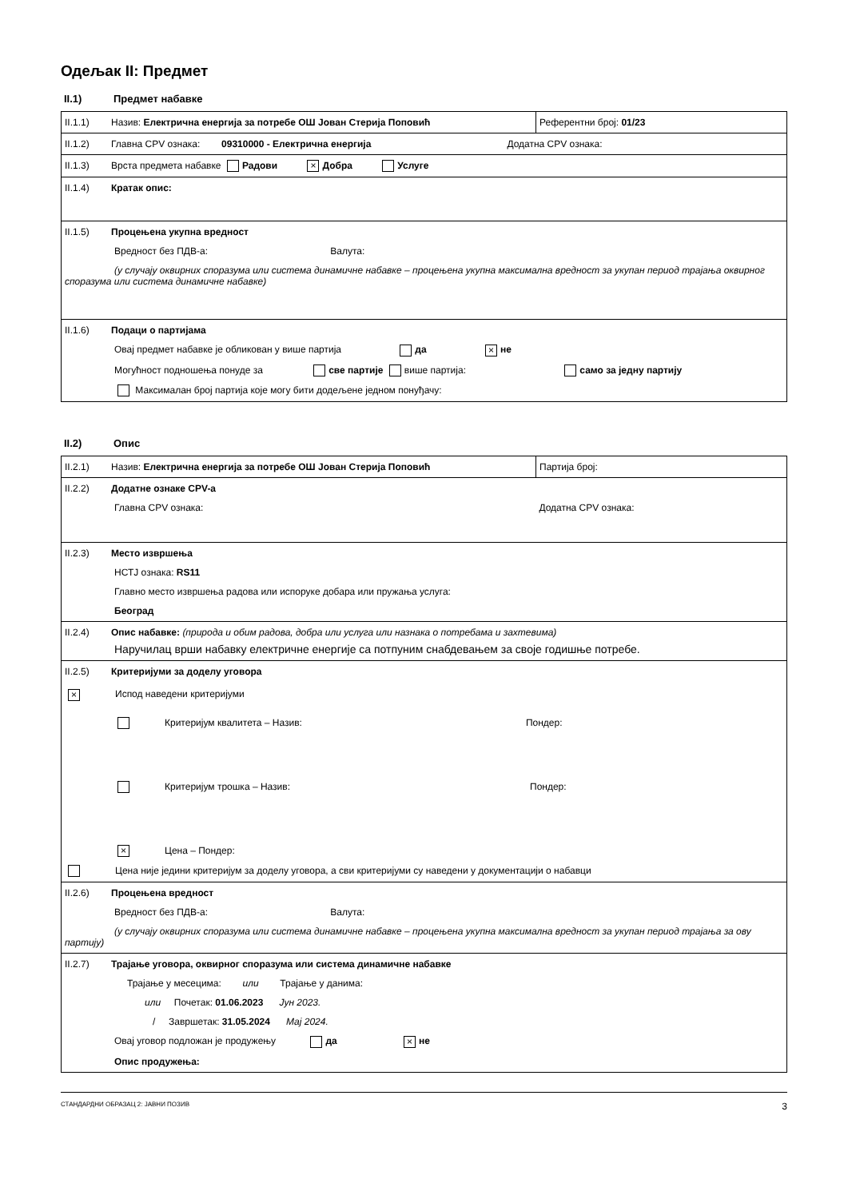Одељак II: Предмет
II.1) Предмет набавке
| II.1.1) Назив: Електрична енергија за потребе ОШ Јован Стерија Поповић | Референтни број: 01/23 |
| II.1.2) Главна CPV ознака: 09310000 - Електрична енергија Додатна CPV ознака: | |
| II.1.3) Врста предмета набавке Радови × Добра Услуге | |
| II.1.4) Кратак опис: | |
| II.1.5) Процењена укупна вредност Вредност без ПДВ-а: Валута: (у случају оквирних споразума или система динамичне набавке – процењена укупна максимална вредност за укупан период трајања оквирног споразума или система динамичне набавке) | |
| II.1.6) Подаци о партијама Овај предмет набавке је обликован у више партија да × не Могућност подношења понуде за све партије више партија: само за једну партију Максималан број партија које могу бити додељене једном понуђачу: | |
II.2) Опис
| II.2.1) Назив: Електрична енергија за потребе ОШ Јован Стерија Поповић | Партија број: |
| II.2.2) Додатне ознаке CPV-а Главна CPV ознака: Додатна CPV ознака: | |
| II.2.3) Место извршења НСТЈ ознака: RS11 Главно место извршења радова или испоруке добара или пружања услуга: Београд | |
| II.2.4) Опис набавке: (природа и обим радова, добра или услуга или назнака о потребама и захтевима) Наручилац врши набавку електричне енергије са потпуним снабдевањем за своје годишње потребе. | |
| II.2.5) Критеријуми за доделу уговора × Испод наведени критеријуми Критеријум квалитета – Назив: Пондер: Критеријум трошка – Назив: Пондер: × Цена – Пондер: Цена није једини критеријум за доделу уговора, а сви критеријуми су наведени у документацији о набавци | |
| II.2.6) Процењена вредност Вредност без ПДВ-а: Валута: (у случају оквирних споразума или система динамичне набавке – процењена укупна максимална вредност за укупан период трајања за ову партију) | |
| II.2.7) Трајање уговора, оквирног споразума или система динамичне набавке Трајање у месецима: или Трајање у данима: или Почетак: 01.06.2023 Јун 2023. / Завршетак: 31.05.2024 Мај 2024. Овај уговор подложан је продужењу да × не Опис продужења: | |
СТАНДАРДНИ ОБРАЗАЦ 2: ЈАВНИ ПОЗИВ 3